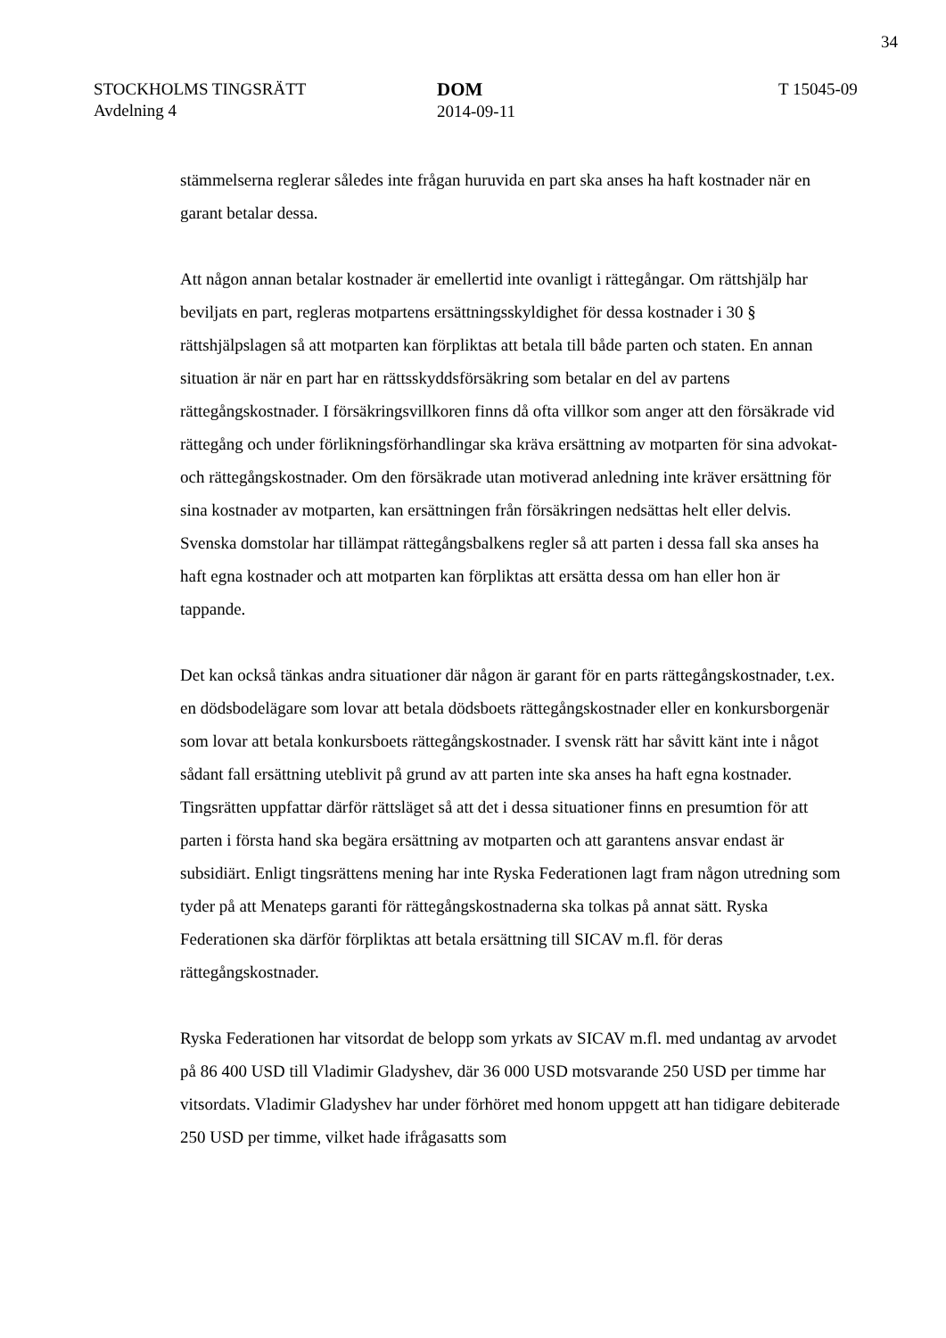34
STOCKHOLMS TINGSRÄTT
Avdelning 4
DOM
2014-09-11
T 15045-09
stämmelserna reglerar således inte frågan huruvida en part ska anses ha haft kostnader när en garant betalar dessa.
Att någon annan betalar kostnader är emellertid inte ovanligt i rättegångar. Om rättshjälp har beviljats en part, regleras motpartens ersättningsskyldighet för dessa kostnader i 30 § rättshjälpslagen så att motparten kan förpliktas att betala till både parten och staten. En annan situation är när en part har en rättsskyddsförsäkring som betalar en del av partens rättegångskostnader. I försäkringsvillkoren finns då ofta villkor som anger att den försäkrade vid rättegång och under förlikningsförhandlingar ska kräva ersättning av motparten för sina advokat- och rättegångskostnader. Om den försäkrade utan motiverad anledning inte kräver ersättning för sina kostnader av motparten, kan ersättningen från försäkringen nedsättas helt eller delvis. Svenska domstolar har tillämpat rättegångsbalkens regler så att parten i dessa fall ska anses ha haft egna kostnader och att motparten kan förpliktas att ersätta dessa om han eller hon är tappande.
Det kan också tänkas andra situationer där någon är garant för en parts rättegångskostnader, t.ex. en dödsbodelägare som lovar att betala dödsboets rättegångskostnader eller en konkursborgenär som lovar att betala konkursboets rättegångskostnader. I svensk rätt har såvitt känt inte i något sådant fall ersättning uteblivit på grund av att parten inte ska anses ha haft egna kostnader. Tingsrätten uppfattar därför rättsläget så att det i dessa situationer finns en presumtion för att parten i första hand ska begära ersättning av motparten och att garantens ansvar endast är subsidiärt. Enligt tingsrättens mening har inte Ryska Federationen lagt fram någon utredning som tyder på att Menateps garanti för rättegångskostnaderna ska tolkas på annat sätt. Ryska Federationen ska därför förpliktas att betala ersättning till SICAV m.fl. för deras rättegångskostnader.
Ryska Federationen har vitsordat de belopp som yrkats av SICAV m.fl. med undantag av arvodet på 86 400 USD till Vladimir Gladyshev, där 36 000 USD motsvarande 250 USD per timme har vitsordats. Vladimir Gladyshev har under förhöret med honom uppgett att han tidigare debiterade 250 USD per timme, vilket hade ifrågasatts som